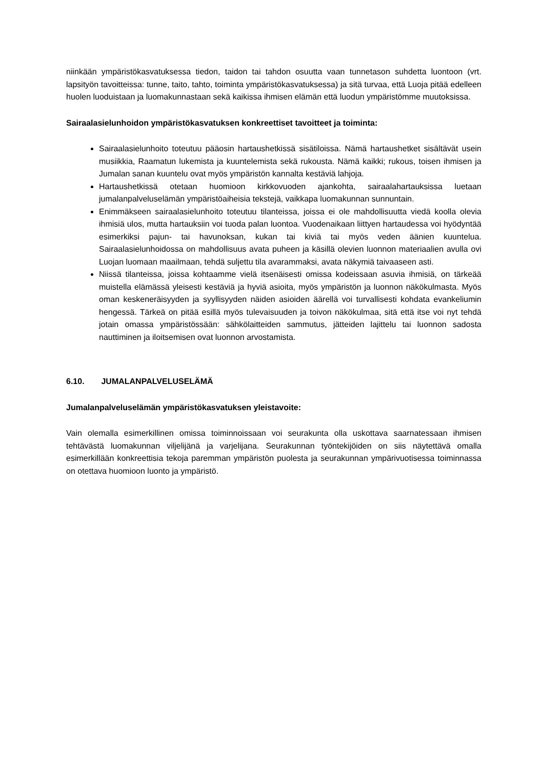niinkään ympäristökasvatuksessa tiedon, taidon tai tahdon osuutta vaan tunnetason suhdetta luontoon (vrt. lapsityön tavoitteissa: tunne, taito, tahto, toiminta ympäristökasvatuksessa) ja sitä turvaa, että Luoja pitää edelleen huolen luoduistaan ja luomakunnastaan sekä kaikissa ihmisen elämän että luodun ympäristömme muutoksissa.
Sairaalasielunhoidon ympäristökasvatuksen konkreettiset tavoitteet ja toiminta:
Sairaalasielunhoito toteutuu pääosin hartaushetkissä sisätiloissa. Nämä hartaushetket sisältävät usein musiikkia, Raamatun lukemista ja kuuntelemista sekä rukousta. Nämä kaikki; rukous, toisen ihmisen ja Jumalan sanan kuuntelu ovat myös ympäristön kannalta kestäviä lahjoja.
Hartaushetkissä otetaan huomioon kirkkovuoden ajankohta, sairaalahartauksissa luetaan jumalanpalveluselämän ympäristöaiheisia tekstejä, vaikkapa luomakunnan sunnuntain.
Enimmäkseen sairaalasielunhoito toteutuu tilanteissa, joissa ei ole mahdollisuutta viedä koolla olevia ihmisiä ulos, mutta hartauksiin voi tuoda palan luontoa. Vuodenaikaan liittyen hartaudessa voi hyödyntää esimerkiksi pajun- tai havunoksan, kukan tai kiviä tai myös veden äänien kuuntelua. Sairaalasielunhoidossa on mahdollisuus avata puheen ja käsillä olevien luonnon materiaalien avulla ovi Luojan luomaan maailmaan, tehdä suljettu tila avarammaksi, avata näkymiä taivaaseen asti.
Niissä tilanteissa, joissa kohtaamme vielä itsenäisesti omissa kodeissaan asuvia ihmisiä, on tärkeää muistella elämässä yleisesti kestäviä ja hyviä asioita, myös ympäristön ja luonnon näkökulmasta. Myös oman keskeneräisyyden ja syyllisyyden näiden asioiden äärellä voi turvallisesti kohdata evankeliumin hengessä. Tärkeä on pitää esillä myös tulevaisuuden ja toivon näkökulmaa, sitä että itse voi nyt tehdä jotain omassa ympäristössään: sähkölaitteiden sammutus, jätteiden lajittelu tai luonnon sadosta nauttiminen ja iloitsemisen ovat luonnon arvostamista.
6.10. JUMALANPALVELUSELÄMÄ
Jumalanpalveluselämän ympäristökasvatuksen yleistavoite:
Vain olemalla esimerkillinen omissa toiminnoissaan voi seurakunta olla uskottava saarnatessaan ihmisen tehtävästä luomakunnan viljelijänä ja varjelijana. Seurakunnan työntekijöiden on siis näytettävä omalla esimerkillään konkreettisia tekoja paremman ympäristön puolesta ja seurakunnan ympärivuotisessa toiminnassa on otettava huomioon luonto ja ympäristö.